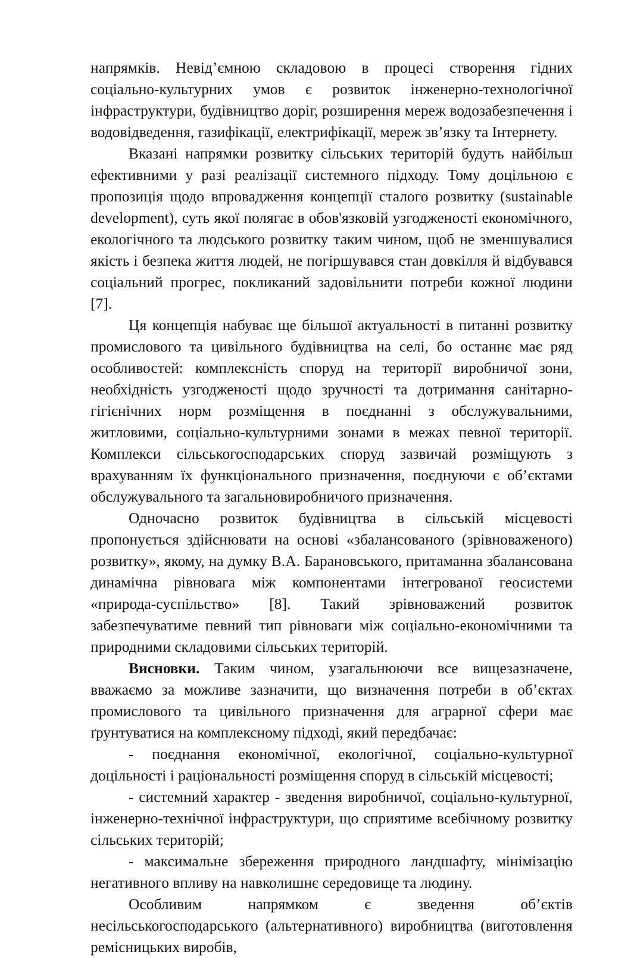напрямків. Невід’ємною складовою в процесі створення гідних соціально-культурних умов є розвиток інженерно-технологічної інфраструктури, будівництво доріг, розширення мереж водозабезпечення і водовідведення, газифікації, електрифікації, мереж зв’язку та Інтернету.
Вказані напрямки розвитку сільських територій будуть найбільш ефективними у разі реалізації системного підходу. Тому доцільною є пропозиція щодо впровадження концепції сталого розвитку (sustainable development), суть якої полягає в обов'язковій узгодженості економічного, екологічного та людського розвитку таким чином, щоб не зменшувалися якість і безпека життя людей, не погіршувався стан довкілля й відбувався соціальний прогрес, покликаний задовільнити потреби кожної людини [7].
Ця концепція набуває ще більшої актуальності в питанні розвитку промислового та цивільного будівництва на селі, бо останнє має ряд особливостей: комплексність споруд на території виробничої зони, необхідність узгодженості щодо зручності та дотримання санітарно-гігієнічних норм розміщення в поєднанні з обслужувальними, житловими, соціально-культурними зонами в межах певної території. Комплекси сільськогосподарських споруд зазвичай розміщують з врахуванням їх функціонального призначення, поєднуючи є об’єктами обслужувального та загальновиробничого призначення.
Одночасно розвиток будівництва в сільській місцевості пропонується здійснювати на основі «збалансованого (зрівноваженого) розвитку», якому, на думку В.А. Барановського, притаманна збалансована динамічна рівновага між компонентами інтегрованої геосистеми «природа-суспільство» [8]. Такий зрівноважений розвиток забезпечуватиме певний тип рівноваги між соціально-економічними та природними складовими сільських територій.
Висновки. Таким чином, узагальнюючи все вищезазначене, вважаємо за можливе зазначити, що визначення потреби в об’єктах промислового та цивільного призначення для аграрної сфери має ґрунтуватися на комплексному підході, який передбачає:
- поєднання економічної, екологічної, соціально-культурної доцільності і раціональності розміщення споруд в сільській місцевості;
- системний характер - зведення виробничої, соціально-культурної, інженерно-технічної інфраструктури, що сприятиме всебічному розвитку сільських територій;
- максимальне збереження природного ландшафту, мінімізацію негативного впливу на навколишнє середовище та людину.
Особливим напрямком є зведення об’єктів несільськогосподарського (альтернативного) виробництва (виготовлення ремісницьких виробів,